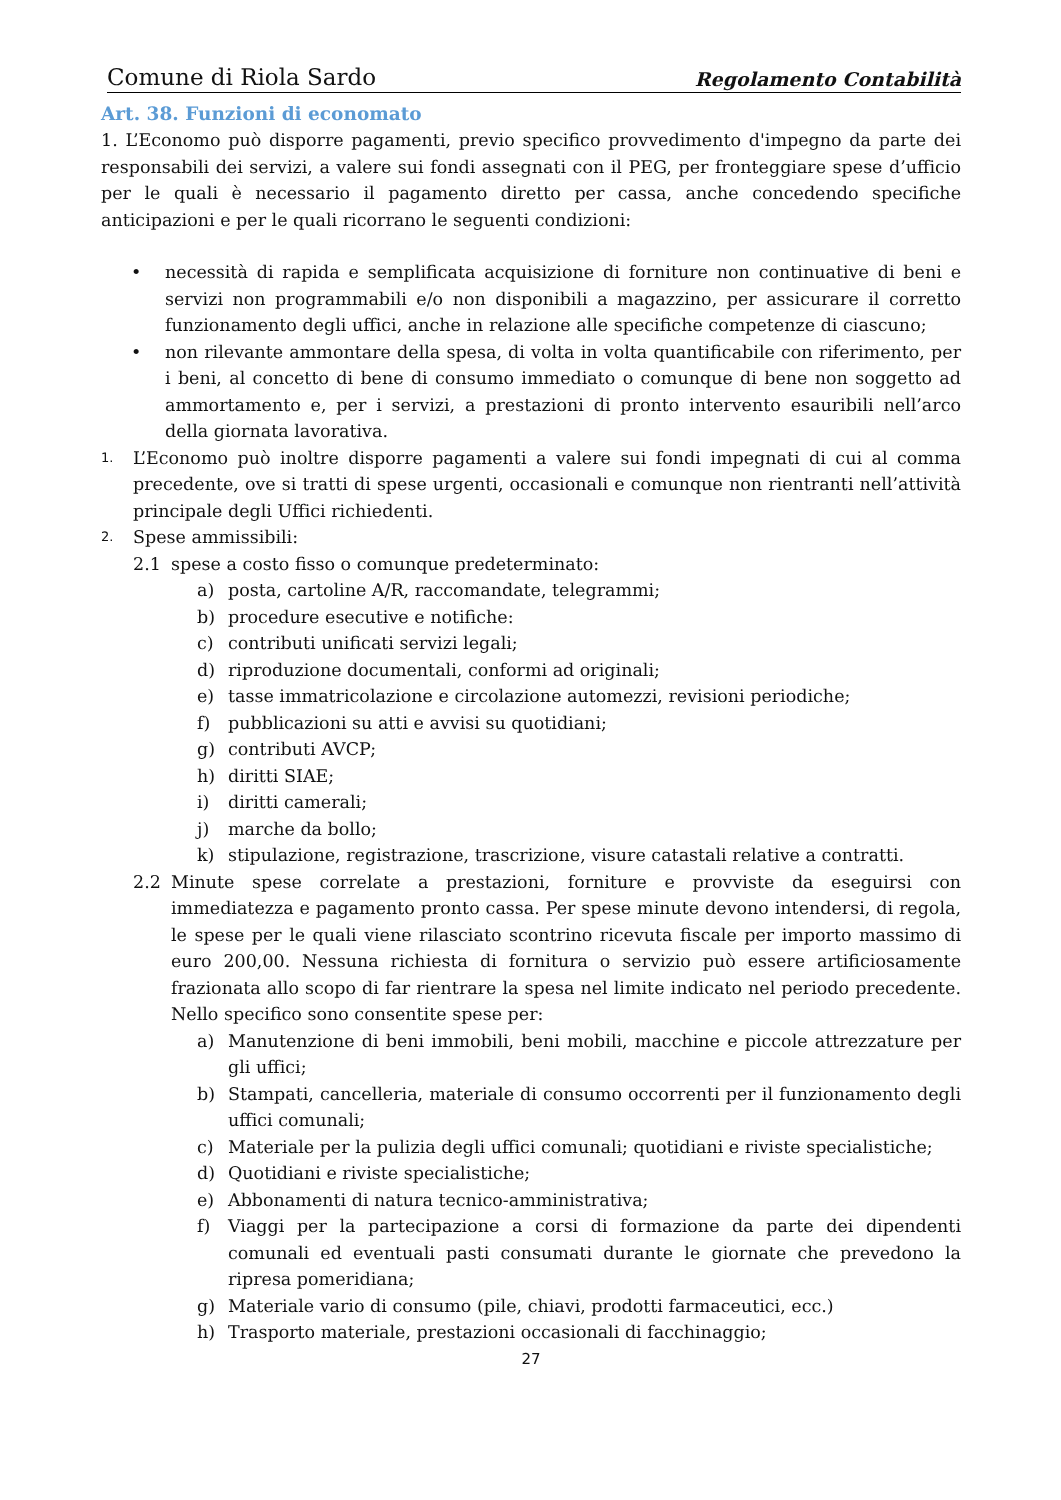Comune di Riola Sardo Regolamento Contabilità
Art. 38. Funzioni di economato
1. L’Economo può disporre pagamenti, previo specifico provvedimento d'impegno da parte dei responsabili dei servizi, a valere sui fondi assegnati con il PEG, per fronteggiare spese d’ufficio per le quali è necessario il pagamento diretto per cassa, anche concedendo specifiche anticipazioni e per le quali ricorrano le seguenti condizioni:
• necessità di rapida e semplificata acquisizione di forniture non continuative di beni e servizi non programmabili e/o non disponibili a magazzino, per assicurare il corretto funzionamento degli uffici, anche in relazione alle specifiche competenze di ciascuno;
• non rilevante ammontare della spesa, di volta in volta quantificabile con riferimento, per i beni, al concetto di bene di consumo immediato o comunque di bene non soggetto ad ammortamento e, per i servizi, a prestazioni di pronto intervento esauribili nell’arco della giornata lavorativa.
1. L’Economo può inoltre disporre pagamenti a valere sui fondi impegnati di cui al comma precedente, ove si tratti di spese urgenti, occasionali e comunque non rientranti nell’attività principale degli Uffici richiedenti.
2. Spese ammissibili:
2.1 spese a costo fisso o comunque predeterminato:
a) posta, cartoline A/R, raccomandate, telegrammi;
b) procedure esecutive e notifiche:
c) contributi unificati servizi legali;
d) riproduzione documentali, conformi ad originali;
e) tasse immatricolazione e circolazione automezzi, revisioni periodiche;
f) pubblicazioni su atti e avvisi su quotidiani;
g) contributi AVCP;
h) diritti SIAE;
i) diritti camerali;
j) marche da bollo;
k) stipulazione, registrazione, trascrizione, visure catastali relative a contratti.
2.2 Minute spese correlate a prestazioni, forniture e provviste da eseguirsi con immediatezza e pagamento pronto cassa. Per spese minute devono intendersi, di regola, le spese per le quali viene rilasciato scontrino ricevuta fiscale per importo massimo di euro 200,00. Nessuna richiesta di fornitura o servizio può essere artificiosamente frazionata allo scopo di far rientrare la spesa nel limite indicato nel periodo precedente. Nello specifico sono consentite spese per:
a) Manutenzione di beni immobili, beni mobili, macchine e piccole attrezzature per gli uffici;
b) Stampati, cancelleria, materiale di consumo occorrenti per il funzionamento degli uffici comunali;
c) Materiale per la pulizia degli uffici comunali; quotidiani e riviste specialistiche;
d) Quotidiani e riviste specialistiche;
e) Abbonamenti di natura tecnico-amministrativa;
f) Viaggi per la partecipazione a corsi di formazione da parte dei dipendenti comunali ed eventuali pasti consumati durante le giornate che prevedono la ripresa pomeridiana;
g) Materiale vario di consumo (pile, chiavi, prodotti farmaceutici, ecc.)
h) Trasporto materiale, prestazioni occasionali di facchinaggio;
27